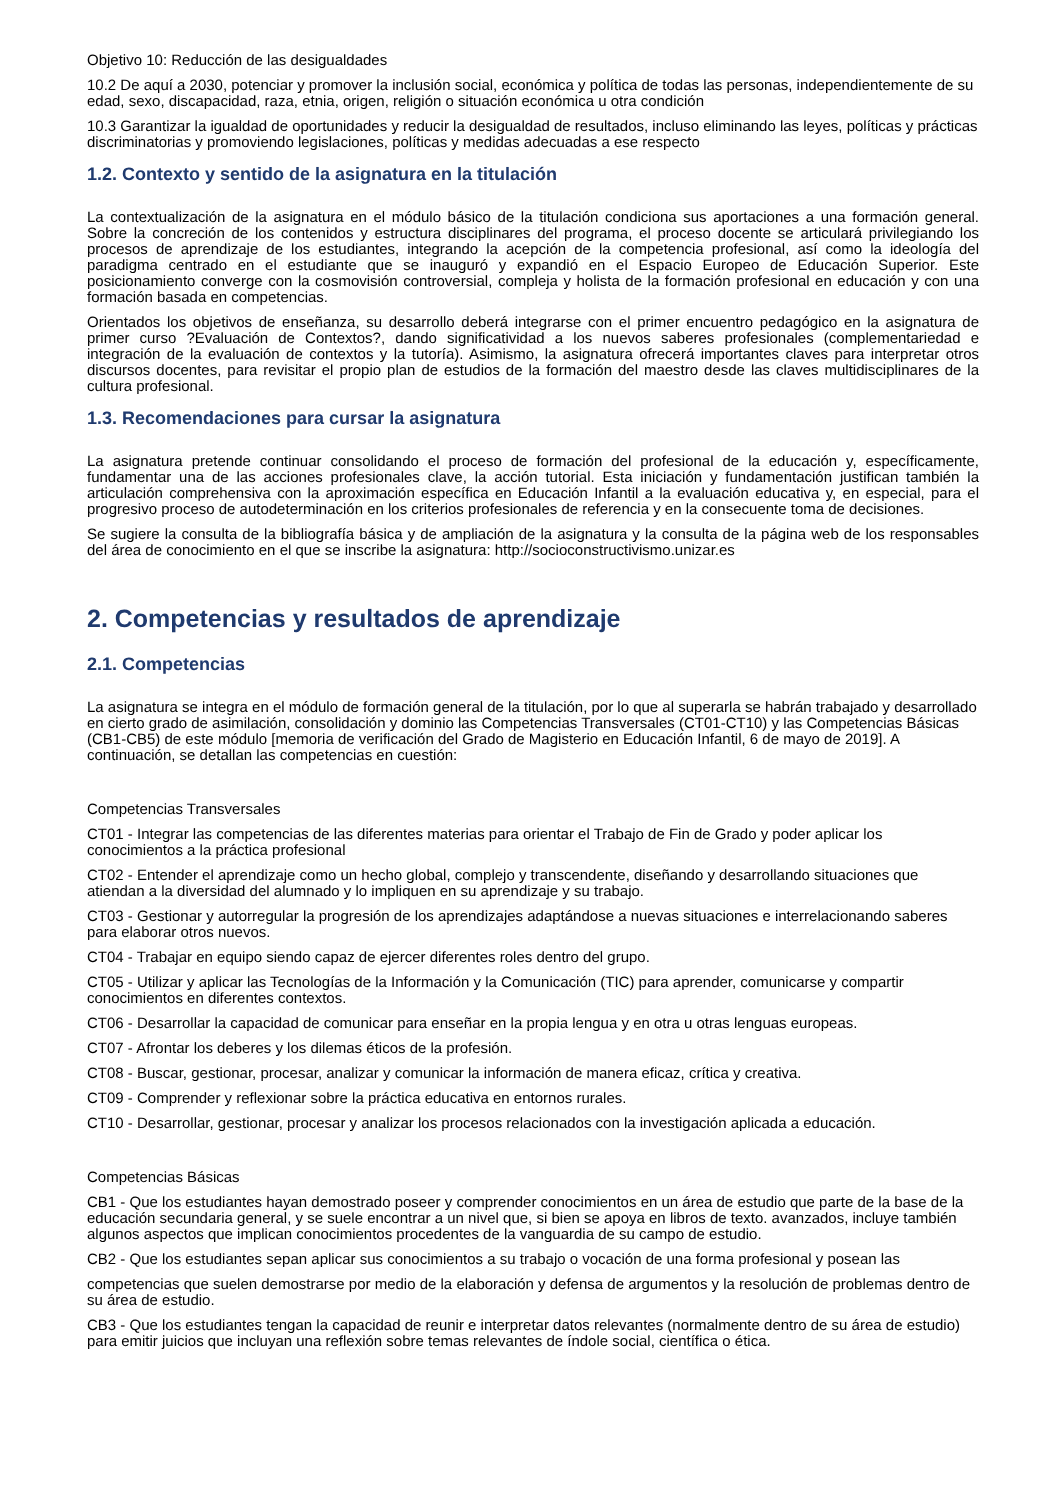Objetivo 10: Reducción de las desigualdades
10.2 De aquí a 2030, potenciar y promover la inclusión social, económica y política de todas las personas, independientemente de su edad, sexo, discapacidad, raza, etnia, origen, religión o situación económica u otra condición
10.3 Garantizar la igualdad de oportunidades y reducir la desigualdad de resultados, incluso eliminando las leyes, políticas y prácticas discriminatorias y promoviendo legislaciones, políticas y medidas adecuadas a ese respecto
1.2. Contexto y sentido de la asignatura en la titulación
La contextualización de la asignatura en el módulo básico de la titulación condiciona sus aportaciones a una formación general. Sobre la concreción de los contenidos y estructura disciplinares del programa, el proceso docente se articulará privilegiando los procesos de aprendizaje de los estudiantes, integrando la acepción de la competencia profesional, así como la ideología del paradigma centrado en el estudiante que se inauguró y expandió en el Espacio Europeo de Educación Superior. Este posicionamiento converge con la cosmovisión controversial, compleja y holista de la formación profesional en educación y con una formación basada en competencias.
Orientados los objetivos de enseñanza, su desarrollo deberá integrarse con el primer encuentro pedagógico en la asignatura de primer curso ?Evaluación de Contextos?, dando significatividad a los nuevos saberes profesionales (complementariedad e integración de la evaluación de contextos y la tutoría). Asimismo, la asignatura ofrecerá importantes claves para interpretar otros discursos docentes, para revisitar el propio plan de estudios de la formación del maestro desde las claves multidisciplinares de la cultura profesional.
1.3. Recomendaciones para cursar la asignatura
La asignatura pretende continuar consolidando el proceso de formación del profesional de la educación y, específicamente, fundamentar una de las acciones profesionales clave, la acción tutorial. Esta iniciación y fundamentación justifican también la articulación comprehensiva con la aproximación específica en Educación Infantil a la evaluación educativa y, en especial, para el progresivo proceso de autodeterminación en los criterios profesionales de referencia y en la consecuente toma de decisiones.
Se sugiere la consulta de la bibliografía básica y de ampliación de la asignatura y la consulta de la página web de los responsables del área de conocimiento en el que se inscribe la asignatura: http://socioconstructivismo.unizar.es
2. Competencias y resultados de aprendizaje
2.1. Competencias
La asignatura se integra en el módulo de formación general de la titulación, por lo que al superarla se habrán trabajado y desarrollado en cierto grado de asimilación, consolidación y dominio las Competencias Transversales (CT01-CT10) y las Competencias Básicas (CB1-CB5) de este módulo [memoria de verificación del Grado de Magisterio en Educación Infantil, 6 de mayo de 2019]. A continuación, se detallan las competencias en cuestión:
Competencias Transversales
CT01 - Integrar las competencias de las diferentes materias para orientar el Trabajo de Fin de Grado y poder aplicar los conocimientos a la práctica profesional
CT02 - Entender el aprendizaje como un hecho global, complejo y transcendente, diseñando y desarrollando situaciones que atiendan a la diversidad del alumnado y lo impliquen en su aprendizaje y su trabajo.
CT03 - Gestionar y autorregular la progresión de los aprendizajes adaptándose a nuevas situaciones e interrelacionando saberes para elaborar otros nuevos.
CT04 - Trabajar en equipo siendo capaz de ejercer diferentes roles dentro del grupo.
CT05 - Utilizar y aplicar las Tecnologías de la Información y la Comunicación (TIC) para aprender, comunicarse y compartir conocimientos en diferentes contextos.
CT06 - Desarrollar la capacidad de comunicar para enseñar en la propia lengua y en otra u otras lenguas europeas.
CT07 - Afrontar los deberes y los dilemas éticos de la profesión.
CT08 - Buscar, gestionar, procesar, analizar y comunicar la información de manera eficaz, crítica y creativa.
CT09 - Comprender y reflexionar sobre la práctica educativa en entornos rurales.
CT10 - Desarrollar, gestionar, procesar y analizar los procesos relacionados con la investigación aplicada a educación.
Competencias Básicas
CB1 - Que los estudiantes hayan demostrado poseer y comprender conocimientos en un área de estudio que parte de la base de la educación secundaria general, y se suele encontrar a un nivel que, si bien se apoya en libros de texto. avanzados, incluye también algunos aspectos que implican conocimientos procedentes de la vanguardia de su campo de estudio.
CB2 - Que los estudiantes sepan aplicar sus conocimientos a su trabajo o vocación de una forma profesional y posean las
competencias que suelen demostrarse por medio de la elaboración y defensa de argumentos y la resolución de problemas dentro de su área de estudio.
CB3 - Que los estudiantes tengan la capacidad de reunir e interpretar datos relevantes (normalmente dentro de su área de estudio) para emitir juicios que incluyan una reflexión sobre temas relevantes de índole social, científica o ética.